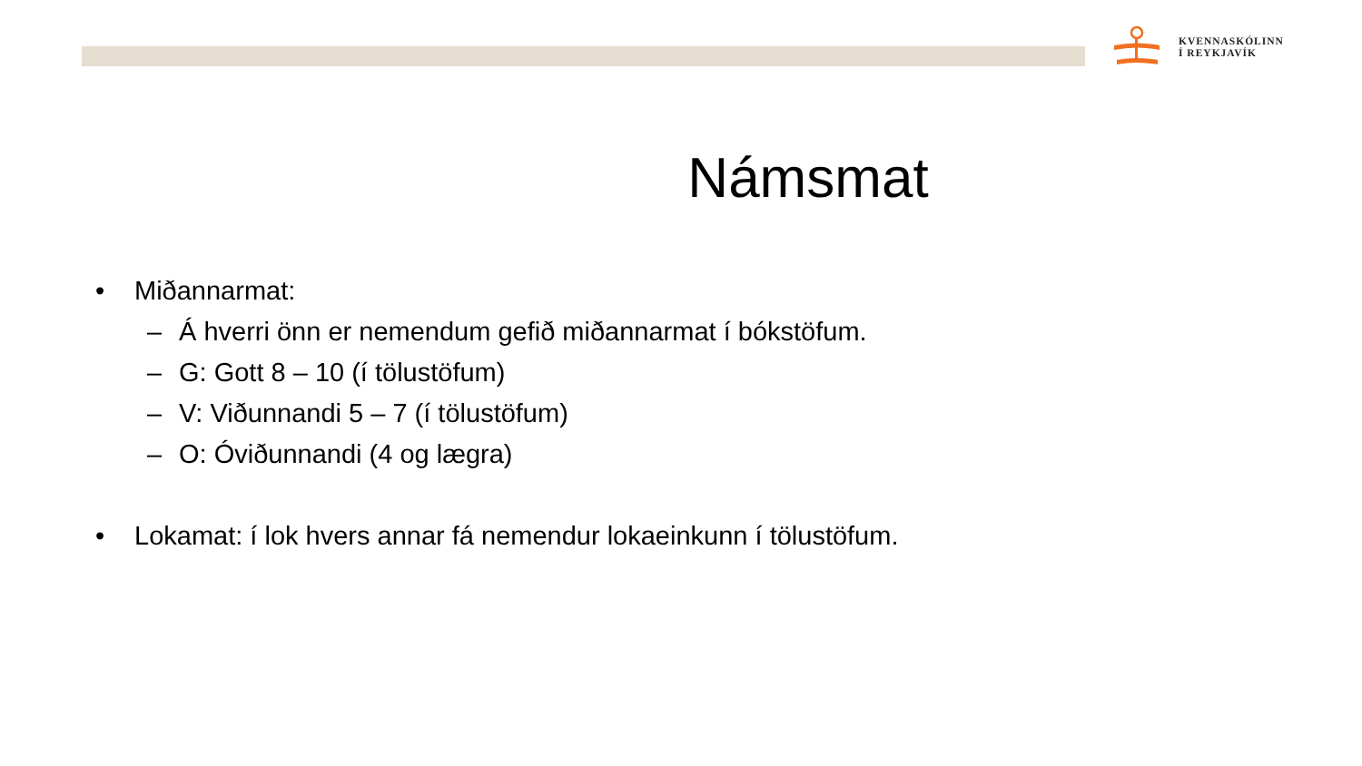KVENNASKÓLINN
Í REYKJAVÍK
Námsmat
• Miðannarmat:
– Á hverri önn er nemendum gefið miðannarmat í bókstöfum.
– G: Gott 8 – 10 (í tölustöfum)
– V: Viðunnandi 5 – 7 (í tölustöfum)
– O: Óviðunnandi (4 og lægra)
• Lokamat: í lok hvers annar fá nemendur lokaeinkunn í tölustöfum.